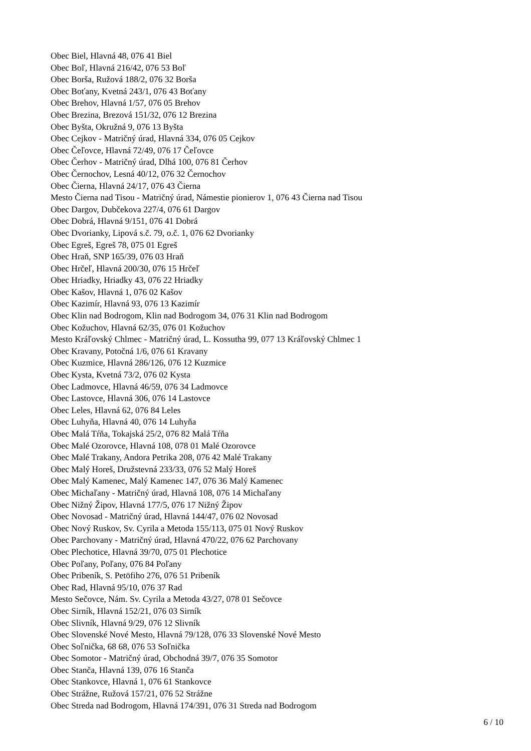Obec Biel, Hlavná 48, 076 41 Biel
Obec Boľ, Hlavná 216/42, 076 53 Boľ
Obec Borša, Ružová 188/2, 076 32 Borša
Obec Boťany, Kvetná 243/1, 076 43 Boťany
Obec Brehov, Hlavná 1/57, 076 05 Brehov
Obec Brezina, Brezová 151/32, 076 12 Brezina
Obec Byšta, Okružná 9, 076 13 Byšta
Obec Cejkov - Matričný úrad, Hlavná 334, 076 05 Cejkov
Obec Čeľovce, Hlavná 72/49, 076 17 Čeľovce
Obec Čerhov - Matričný úrad, Dlhá 100, 076 81 Čerhov
Obec Černochov, Lesná 40/12, 076 32 Černochov
Obec Čierna, Hlavná 24/17, 076 43 Čierna
Mesto Čierna nad Tisou - Matričný úrad, Námestie pionierov 1, 076 43 Čierna nad Tisou
Obec Dargov, Dubčekova 227/4, 076 61 Dargov
Obec Dobrá, Hlavná 9/151, 076 41 Dobrá
Obec Dvorianky, Lipová s.č. 79, o.č. 1, 076 62 Dvorianky
Obec Egreš, Egreš 78, 075 01 Egreš
Obec Hraň, SNP 165/39, 076 03 Hraň
Obec Hrčeľ, Hlavná 200/30, 076 15 Hrčeľ
Obec Hriadky, Hriadky 43, 076 22 Hriadky
Obec Kašov, Hlavná 1, 076 02 Kašov
Obec Kazimír, Hlavná 93, 076 13 Kazimír
Obec Klin nad Bodrogom, Klin nad Bodrogom 34, 076 31 Klin nad Bodrogom
Obec Kožuchov, Hlavná 62/35, 076 01 Kožuchov
Mesto Kráľovský Chlmec - Matričný úrad, L. Kossutha 99, 077 13 Kráľovský Chlmec 1
Obec Kravany, Potočná 1/6, 076 61 Kravany
Obec Kuzmice, Hlavná 286/126, 076 12 Kuzmice
Obec Kysta, Kvetná 73/2, 076 02 Kysta
Obec Ladmovce, Hlavná 46/59, 076 34 Ladmovce
Obec Lastovce, Hlavná 306, 076 14 Lastovce
Obec Leles, Hlavná 62, 076 84 Leles
Obec Luhyňa, Hlavná 40, 076 14 Luhyňa
Obec Malá Tŕňa, Tokajská 25/2, 076 82 Malá Tŕňa
Obec Malé Ozorovce, Hlavná 108, 078 01 Malé Ozorovce
Obec Malé Trakany, Andora Petrika 208, 076 42 Malé Trakany
Obec Malý Horeš, Družstevná 233/33, 076 52 Malý Horeš
Obec Malý Kamenec, Malý Kamenec 147, 076 36 Malý Kamenec
Obec Michaľany - Matričný úrad, Hlavná 108, 076 14 Michaľany
Obec Nižný Žipov, Hlavná 177/5, 076 17 Nižný Žipov
Obec Novosad - Matričný úrad, Hlavná 144/47, 076 02 Novosad
Obec Nový Ruskov, Sv. Cyrila a Metoda 155/113, 075 01 Nový Ruskov
Obec Parchovany - Matričný úrad, Hlavná 470/22, 076 62 Parchovany
Obec Plechotice, Hlavná 39/70, 075 01 Plechotice
Obec Poľany, Poľany, 076 84 Poľany
Obec Pribeník, S. Petöfiho 276, 076 51 Pribeník
Obec Rad, Hlavná 95/10, 076 37 Rad
Mesto Sečovce, Nám. Sv. Cyrila a Metoda 43/27, 078 01 Sečovce
Obec Sirník, Hlavná 152/21, 076 03 Sirník
Obec Slivník, Hlavná 9/29, 076 12 Slivník
Obec Slovenské Nové Mesto, Hlavná 79/128, 076 33 Slovenské Nové Mesto
Obec Soľnička, 68 68, 076 53 Soľnička
Obec Somotor - Matričný úrad, Obchodná 39/7, 076 35 Somotor
Obec Stanča, Hlavná 139, 076 16 Stanča
Obec Stankovce, Hlavná 1, 076 61 Stankovce
Obec Strážne, Ružová 157/21, 076 52 Strážne
Obec Streda nad Bodrogom, Hlavná 174/391, 076 31 Streda nad Bodrogom
6 / 10